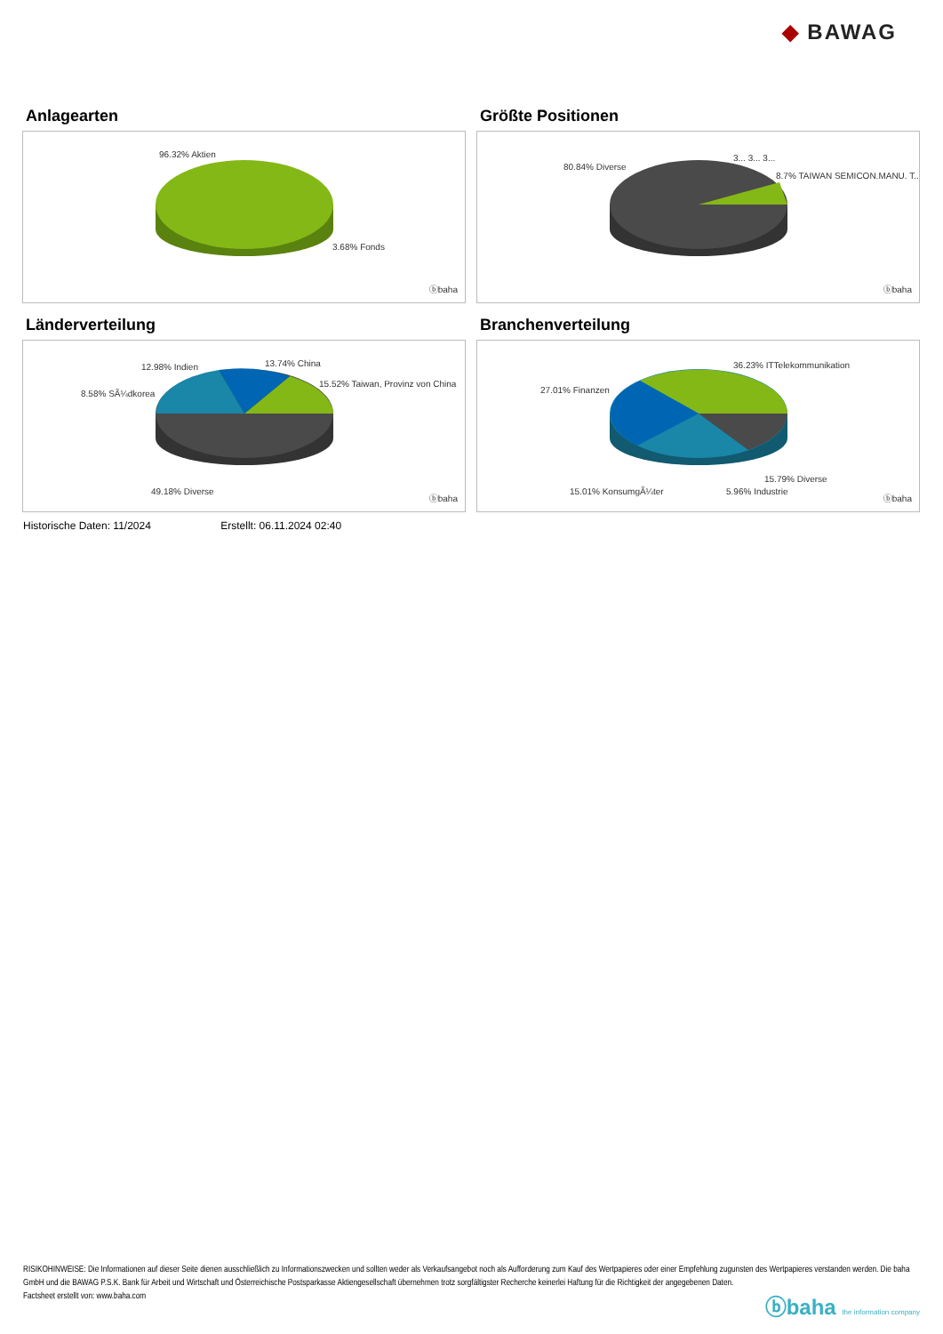◆ BAWAG
Anlagearten
96.32% Aktien
3.68% Fonds
ⓑbaha
Größte Positionen
80.84% Diverse
3... 3... 3...
8.7% TAIWAN SEMICON.MANU. T..
ⓑbaha
Länderverteilung
12.98% Indien 13.74% China
8.58% SÃ¼dkorea
15.52% Taiwan, Provinz von China
49.18% Diverse
ⓑbaha
Branchenverteilung
36.23% ITTelekommunikation
27.01% Finanzen
15.79% Diverse
15.01% KonsumgÃ¼ter 5.96% Industrie
ⓑbaha
Historische Daten: 11/2024 Erstellt: 06.11.2024 02:40
RISIKOHINWEISE: Die Informationen auf dieser Seite dienen ausschließlich zu Informationszwecken und sollten weder als Verkaufsangebot noch als Aufforderung zum Kauf des Wertpapieres oder einer Empfehlung zugunsten des Wertpapieres verstanden werden. Die baha GmbH und die BAWAG P.S.K. Bank für Arbeit und Wirtschaft und Österreichische Postsparkasse Aktiengesellschaft übernehmen trotz sorgfältigster Recherche keinerlei Haftung für die Richtigkeit der angegebenen Daten.
Factsheet erstellt von: www.baha.com
ⓑbaha the information company